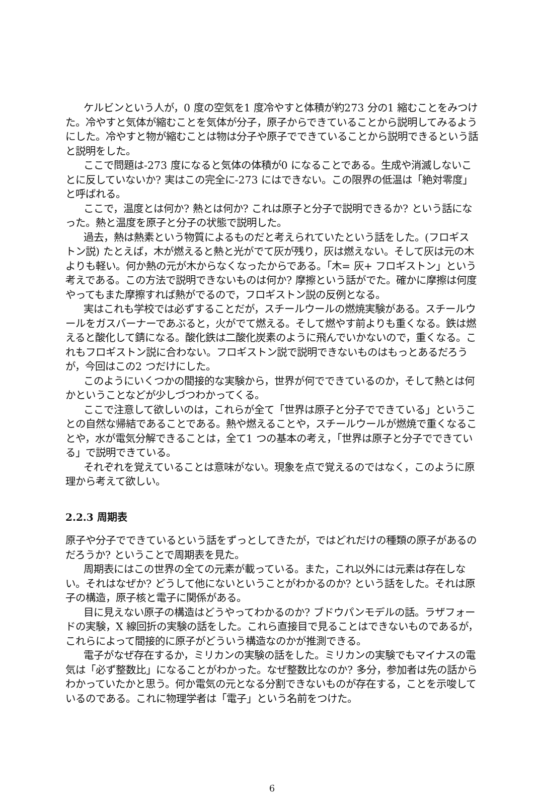ケルビンという人が，0 度の空気を1 度冷やすと体積が約273 分の1 縮むことをみつけた。冷やすと気体が縮むことを気体が分子，原子からできていることから説明してみるようにした。冷やすと物が縮むことは物は分子や原子でできていることから説明できるという話と説明をした。
ここで問題は-273 度になると気体の体積が0 になることである。生成や消滅しないことに反していないか? 実はこの完全に-273 にはできない。この限界の低温は「絶対零度」と呼ばれる。
ここで，温度とは何か? 熱とは何か? これは原子と分子で説明できるか? という話になった。熱と温度を原子と分子の状態で説明した。
過去，熱は熱素という物質によるものだと考えられていたという話をした。(フロギストン説) たとえば，木が燃えると熱と光がでて灰が残り，灰は燃えない。そして灰は元の木よりも軽い。何か熱の元が木からなくなったからである。「木= 灰+ フロギストン」という考えである。この方法で説明できないものは何か? 摩擦という話がでた。確かに摩擦は何度やってもまた摩擦すれば熱がでるので，フロギストン説の反例となる。
実はこれも学校では必ずすることだが，スチールウールの燃焼実験がある。スチールウールをガスバーナーであぶると，火がでて燃える。そして燃やす前よりも重くなる。鉄は燃えると酸化して錆になる。酸化鉄は二酸化炭素のように飛んでいかないので，重くなる。これもフロギストン説に合わない。フロギストン説で説明できないものはもっとあるだろうが，今回はこの2 つだけにした。
このようにいくつかの間接的な実験から，世界が何でできているのか，そして熱とは何かということなどが少しづつわかってくる。
ここで注意して欲しいのは，これらが全て「世界は原子と分子でできている」ということの自然な帰結であることである。熱や燃えることや，スチールウールが燃焼で重くなることや，水が電気分解できることは，全て1 つの基本の考え，「世界は原子と分子でできている」で説明できている。
それぞれを覚えていることは意味がない。現象を点で覚えるのではなく，このように原理から考えて欲しい。
2.2.3 周期表
原子や分子でできているという話をずっとしてきたが，ではどれだけの種類の原子があるのだろうか? ということで周期表を見た。
周期表にはこの世界の全ての元素が載っている。また，これ以外には元素は存在しない。それはなぜか? どうして他にないということがわかるのか? という話をした。それは原子の構造，原子核と電子に関係がある。
目に見えない原子の構造はどうやってわかるのか? ブドウパンモデルの話。ラザフォードの実験，X 線回折の実験の話をした。これら直接目で見ることはできないものであるが，これらによって間接的に原子がどういう構造なのかが推測できる。
電子がなぜ存在するか，ミリカンの実験の話をした。ミリカンの実験でもマイナスの電気は「必ず整数比」になることがわかった。なぜ整数比なのか? 多分，参加者は先の話からわかっていたかと思う。何か電気の元となる分割できないものが存在する，ことを示唆しているのである。これに物理学者は「電子」という名前をつけた。
6